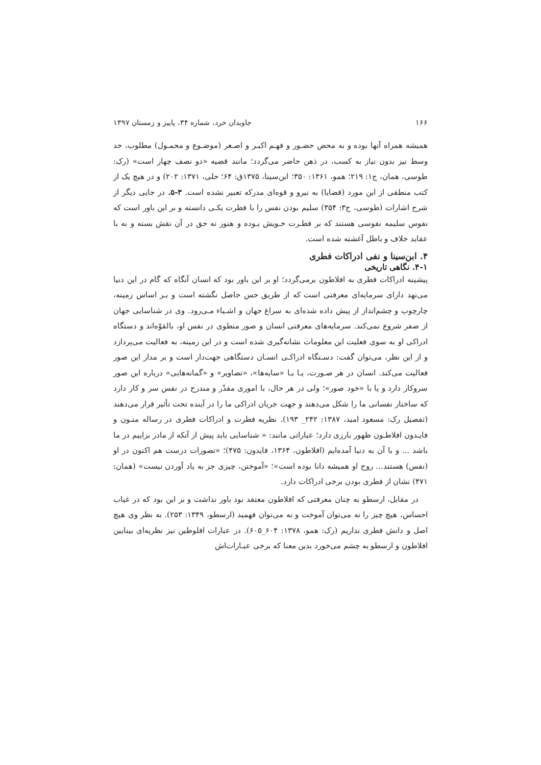۱۶۶ جاویدان خرد، شماره ۳۴، پاییز و زمستان ۱۳۹۷
همیشه همراه آنها بوده و به محض حضـور و فهـم اکبـر و اصـغر (موضـوع و محمـول) مطلوب، حد وسط نیز بدون نیاز به کسب، در ذهن حاضر می‌گردد؛ مانند قضیه «دو نصف چهار است» (رک: طوسی، همان، ج۱: ۲۱۹؛ همو، ۱۳۶۱: ۳۵۰؛ ابن‌سینا، ۱۳۷۵ق: ۶۴؛ حلی، ۱۳۷۱: ۲۰۲) و در هیچ یک از کتب منطقی از این مورد (قضایا) به نیرو و قوه‌ای مدرکه تعبیر نشده است. ۳-۵. در جایی دیگر از شرح اشارات (طوسی، ج۳: ۳۵۴) سلیم بودن نفس را با فطرت یکـی دانسته و بر این باور است که نفوس سلیمه نفوسی هستند که بر فطـرت خـویش بـوده و هنوز نه حق در آن نقش بسته و نه با عقاید خلاف و باطل آغشته شده است.
۴. ابن‌سینا و نفی ادراکات فطری
۴-۱. نگاهی تاریخی
پیشینه ادراکات فطری به افلاطون برمی‌گردد؛ او بر این باور بود که انسان آنگاه که گام در این دنیا می‌نهد دارای سرمایه‌ای معرفتی است که از طریق حس حاصل نگشته است و بـر اساس زمینه، چارچوب و چشم‌انداز از پیش داده شده‌ای به سراغ جهان و اشـیاء مـی‌رود. وی در شناسایی جهان از صفر شروع نمی‌کند. سرمایه‌های معرفتی انسان و صور منطوی در نفس او، بالقوّه‌اند و دستگاه ادراکی او به سوی فعلیت این معلومات نشانه‌گیری شده است و در این زمینه، به فعالیت می‌پردازد و از این نظر، می‌توان گفت: دسـتگاه ادراکـی انسـان دستگاهی جهت‌دار است و بر مدار این صور فعالیت می‌کند. انسان در هر صـورت، یـا بـا «سایه‌ها»، «تصاویر» و «گمانه‌هایی» درباره این صور سروکار دارد و یا با «خود صور»؛ ولی در هر حال، با اموری مقدّر و مندرج در نفس سر و کار دارد که ساختار نفسانی ما را شکل می‌دهند و جهت جریان ادراکی ما را در آینده تحت تأثیر قرار می‌دهند (تفصیل رک: مسعود امید، ۱۳۸۷: ۲۴۲_ ۱۹۳). نظریه فطرت و ادراکات فطری در رساله منـون و فایـدون افلاطـون ظهور بارزی دارد؛ عباراتی مانند: « شناسایی باید پیش از آنکه از مادر بزاییم در ما باشد ... و با آن به دنیا آمده‌ایم (افلاطون، ۱۳۶۴، فایدون: ۴۷۵)؛ «تصورات درست هم اکنون در او (نفس) هستند... روح او همیشه دانا بوده است»؛ «آموختن، چیزی جز به یاد آوردن نیست» (همان: ۴۷۱) نشان از فطری بودن برخی ادراکات دارد.
در مقابل، ارسطو به چنان معرفتی که افلاطون معتقد بود باور نداشت و بر این بود که در غیاب احساس، هیچ چیز را نه می‌توان آموخت و نه می‌توان فهمید (ارسطو، ۱۳۴۹: ۲۵۳). به نظر وی هیچ اصل و دانش فطری نداریم (رک: همو، ۱۳۷۸: ۶۰۴_۶۰۵). در عبارات افلوطین نیز نظریه‌ای بینابین افلاطون و ارسطو به چشم می‌خورد بدین معنا که برخی عبـارات‌اش